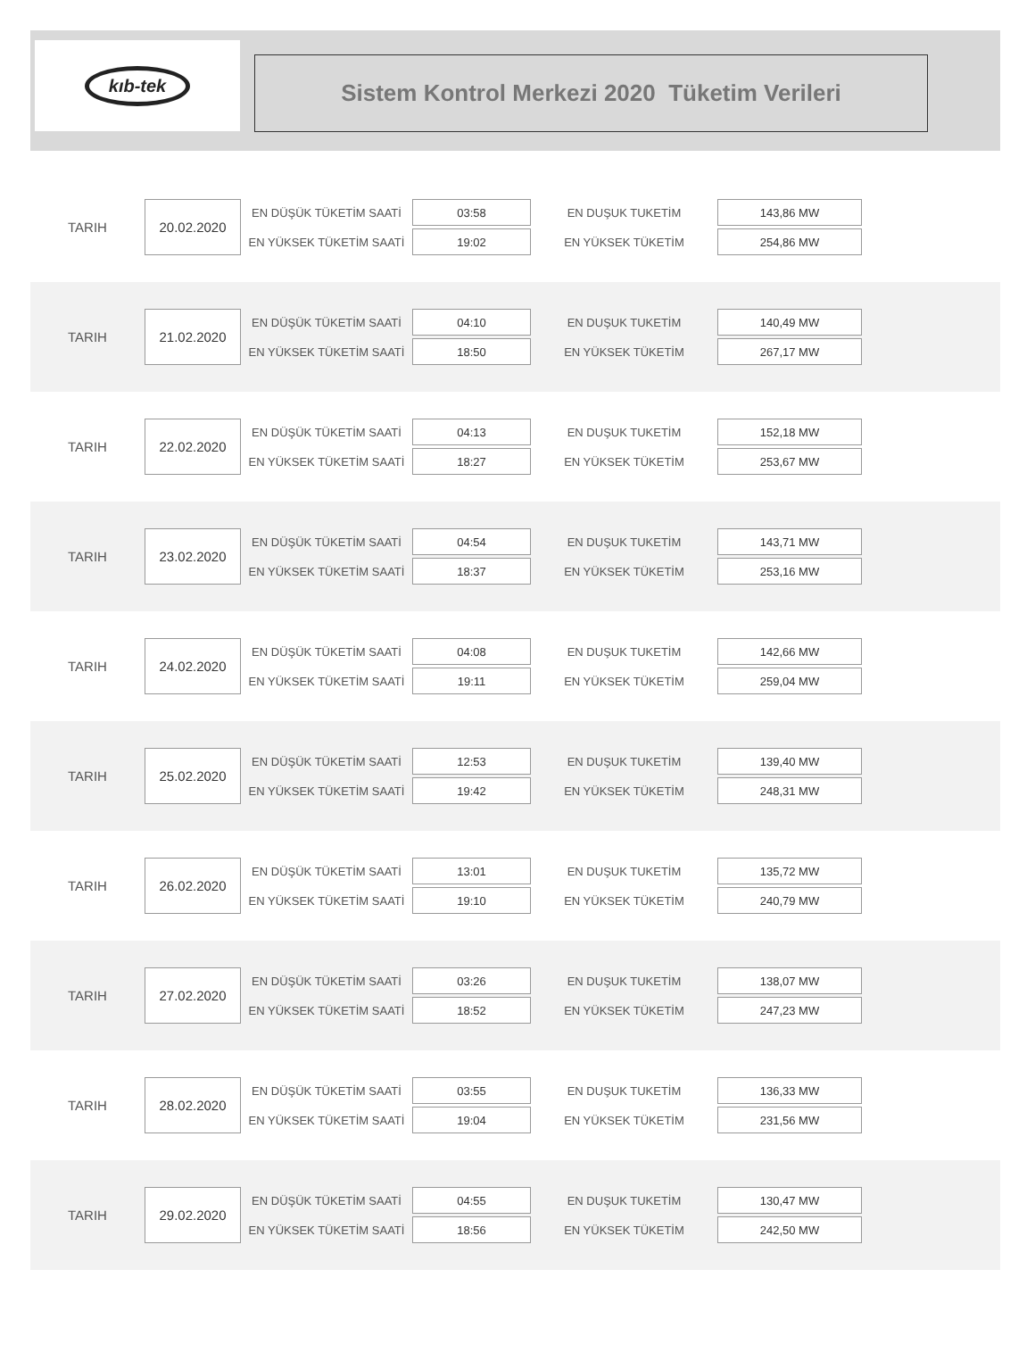kıb-tek
Sistem Kontrol Merkezi 2020 Tüketim Verileri
| TARIH | 20.02.2020 | EN DÜŞÜK TÜKETİM SAATİ | 03:58 | EN DUŞUK TUKETİM | 143,86 MW |
| | | EN YÜKSEK TÜKETİM SAATİ | 19:02 | EN YÜKSEK TÜKETİM | 254,86 MW |
| TARIH | 21.02.2020 | EN DÜŞÜK TÜKETİM SAATİ | 04:10 | EN DUŞUK TUKETİM | 140,49 MW |
| | | EN YÜKSEK TÜKETİM SAATİ | 18:50 | EN YÜKSEK TÜKETİM | 267,17 MW |
| TARIH | 22.02.2020 | EN DÜŞÜK TÜKETİM SAATİ | 04:13 | EN DUŞUK TUKETİM | 152,18 MW |
| | | EN YÜKSEK TÜKETİM SAATİ | 18:27 | EN YÜKSEK TÜKETİM | 253,67 MW |
| TARIH | 23.02.2020 | EN DÜŞÜK TÜKETİM SAATİ | 04:54 | EN DUŞUK TUKETİM | 143,71 MW |
| | | EN YÜKSEK TÜKETİM SAATİ | 18:37 | EN YÜKSEK TÜKETİM | 253,16 MW |
| TARIH | 24.02.2020 | EN DÜŞÜK TÜKETİM SAATİ | 04:08 | EN DUŞUK TUKETİM | 142,66 MW |
| | | EN YÜKSEK TÜKETİM SAATİ | 19:11 | EN YÜKSEK TÜKETİM | 259,04 MW |
| TARIH | 25.02.2020 | EN DÜŞÜK TÜKETİM SAATİ | 12:53 | EN DUŞUK TUKETİM | 139,40 MW |
| | | EN YÜKSEK TÜKETİM SAATİ | 19:42 | EN YÜKSEK TÜKETİM | 248,31 MW |
| TARIH | 26.02.2020 | EN DÜŞÜK TÜKETİM SAATİ | 13:01 | EN DUŞUK TUKETİM | 135,72 MW |
| | | EN YÜKSEK TÜKETİM SAATİ | 19:10 | EN YÜKSEK TÜKETİM | 240,79 MW |
| TARIH | 27.02.2020 | EN DÜŞÜK TÜKETİM SAATİ | 03:26 | EN DUŞUK TUKETİM | 138,07 MW |
| | | EN YÜKSEK TÜKETİM SAATİ | 18:52 | EN YÜKSEK TÜKETİM | 247,23 MW |
| TARIH | 28.02.2020 | EN DÜŞÜK TÜKETİM SAATİ | 03:55 | EN DUŞUK TUKETİM | 136,33 MW |
| | | EN YÜKSEK TÜKETİM SAATİ | 19:04 | EN YÜKSEK TÜKETİM | 231,56 MW |
| TARIH | 29.02.2020 | EN DÜŞÜK TÜKETİM SAATİ | 04:55 | EN DUŞUK TUKETİM | 130,47 MW |
| | | EN YÜKSEK TÜKETİM SAATİ | 18:56 | EN YÜKSEK TÜKETİM | 242,50 MW |